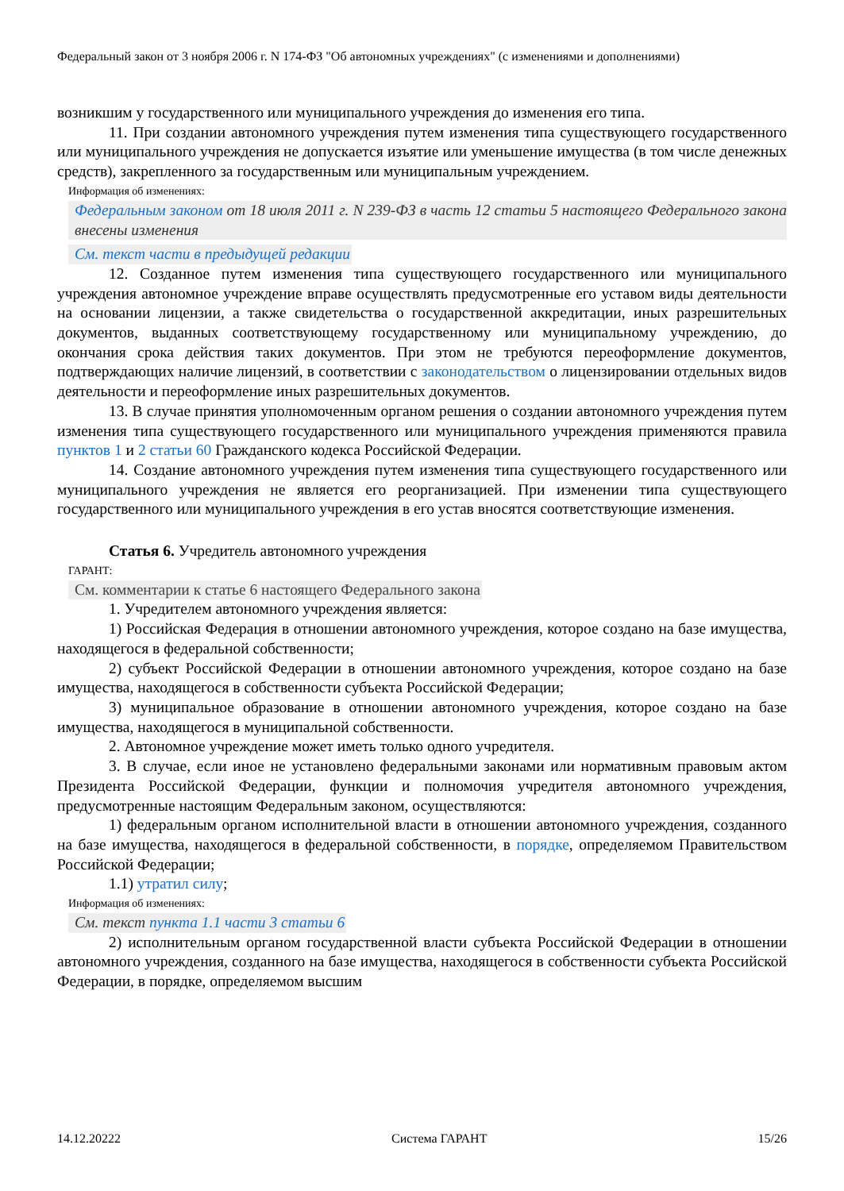Федеральный закон от 3 ноября 2006 г. N 174-ФЗ "Об автономных учреждениях" (с изменениями и дополнениями)
возникшим у государственного или муниципального учреждения до изменения его типа.
11. При создании автономного учреждения путем изменения типа существующего государственного или муниципального учреждения не допускается изъятие или уменьшение имущества (в том числе денежных средств), закрепленного за государственным или муниципальным учреждением.
Информация об изменениях:
Федеральным законом от 18 июля 2011 г. N 239-ФЗ в часть 12 статьи 5 настоящего Федерального закона внесены изменения
См. текст части в предыдущей редакции
12. Созданное путем изменения типа существующего государственного или муниципального учреждения автономное учреждение вправе осуществлять предусмотренные его уставом виды деятельности на основании лицензии, а также свидетельства о государственной аккредитации, иных разрешительных документов, выданных соответствующему государственному или муниципальному учреждению, до окончания срока действия таких документов. При этом не требуются переоформление документов, подтверждающих наличие лицензий, в соответствии с законодательством о лицензировании отдельных видов деятельности и переоформление иных разрешительных документов.
13. В случае принятия уполномоченным органом решения о создании автономного учреждения путем изменения типа существующего государственного или муниципального учреждения применяются правила пунктов 1 и 2 статьи 60 Гражданского кодекса Российской Федерации.
14. Создание автономного учреждения путем изменения типа существующего государственного или муниципального учреждения не является его реорганизацией. При изменении типа существующего государственного или муниципального учреждения в его устав вносятся соответствующие изменения.
Статья 6. Учредитель автономного учреждения
ГАРАНТ:
См. комментарии к статье 6 настоящего Федерального закона
1. Учредителем автономного учреждения является:
1) Российская Федерация в отношении автономного учреждения, которое создано на базе имущества, находящегося в федеральной собственности;
2) субъект Российской Федерации в отношении автономного учреждения, которое создано на базе имущества, находящегося в собственности субъекта Российской Федерации;
3) муниципальное образование в отношении автономного учреждения, которое создано на базе имущества, находящегося в муниципальной собственности.
2. Автономное учреждение может иметь только одного учредителя.
3. В случае, если иное не установлено федеральными законами или нормативным правовым актом Президента Российской Федерации, функции и полномочия учредителя автономного учреждения, предусмотренные настоящим Федеральным законом, осуществляются:
1) федеральным органом исполнительной власти в отношении автономного учреждения, созданного на базе имущества, находящегося в федеральной собственности, в порядке, определяемом Правительством Российской Федерации;
1.1) утратил силу;
Информация об изменениях:
См. текст пункта 1.1 части 3 статьи 6
2) исполнительным органом государственной власти субъекта Российской Федерации в отношении автономного учреждения, созданного на базе имущества, находящегося в собственности субъекта Российской Федерации, в порядке, определяемом высшим
14.12.20222 Система ГАРАНТ 15/26